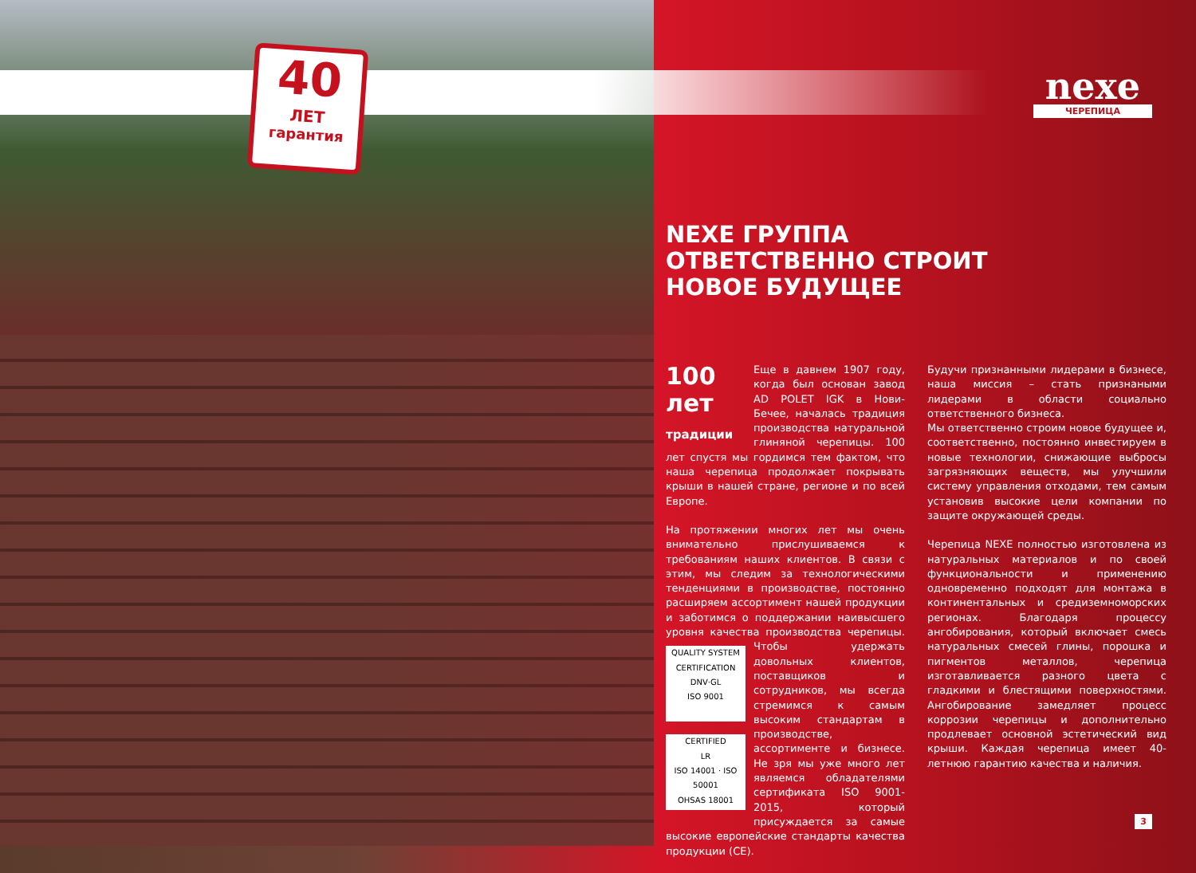40
ЛЕТ
гарантия
nexe
ЧЕРЕПИЦА
NEXE ГРУППА
ОТВЕТСТВЕННО СТРОИТ
НОВОЕ БУДУЩЕЕ
100
лет
традиции
Еще в давнем 1907 году, когда был основан завод AD POLET IGK в Нови-Бечее, началась традиция производства натуральной глиняной черепицы. 100 лет спустя мы гордимся тем фактом, что наша черепица продолжает покрывать крыши в нашей стране, регионе и по всей Европе.
На протяжении многих лет мы очень внимательно прислушиваемся к требованиям наших клиентов. В связи с этим, мы следим за технологическими тенденциями в производстве, постоянно расширяем ассортимент нашей продукции и заботимся о поддержании наивысшего уровня качества производства QUALITY SYSTEM CERTIFICATION
DNV·GL
ISO 9001 CERTIFIED
LR
ISO 14001 · ISO 50001
OHSAS 18001 черепицы. Чтобы удержать довольных клиентов, поставщиков и сотрудников, мы всегда стремимся к самым высоким стандартам в производстве, ассортименте и бизнесе. Не зря мы уже много лет являемся обладателями сертификата ISO 9001-2015, который присуждается за самые высокие европейские стандарты качества продукции (CE).
Будучи признанными лидерами в бизнесе, наша миссия – стать признаными лидерами в области социально ответственного бизнеса.
Мы ответственно строим новое будущее и, соответственно, постоянно инвестируем в новые технологии, снижающие выбросы загрязняющих веществ, мы улучшили систему управления отходами, тем самым установив высокие цели компании по защите окружающей среды.
Черепица NEXE полностью изготовлена из натуральных материалов и по своей функциональности и применению одновременно подходят для монтажа в континентальных и средиземноморских регионах. Благодаря процессу ангобирования, который включает смесь натуральных смесей глины, порошка и пигментов металлов, черепица изготавливается разного цвета с гладкими и блестящими поверхностями. Ангобирование замедляет процесс коррозии черепицы и дополнительно продлевает основной эстетический вид крыши. Каждая черепица имеет 40-летнюю гарантию качества и наличия.
3